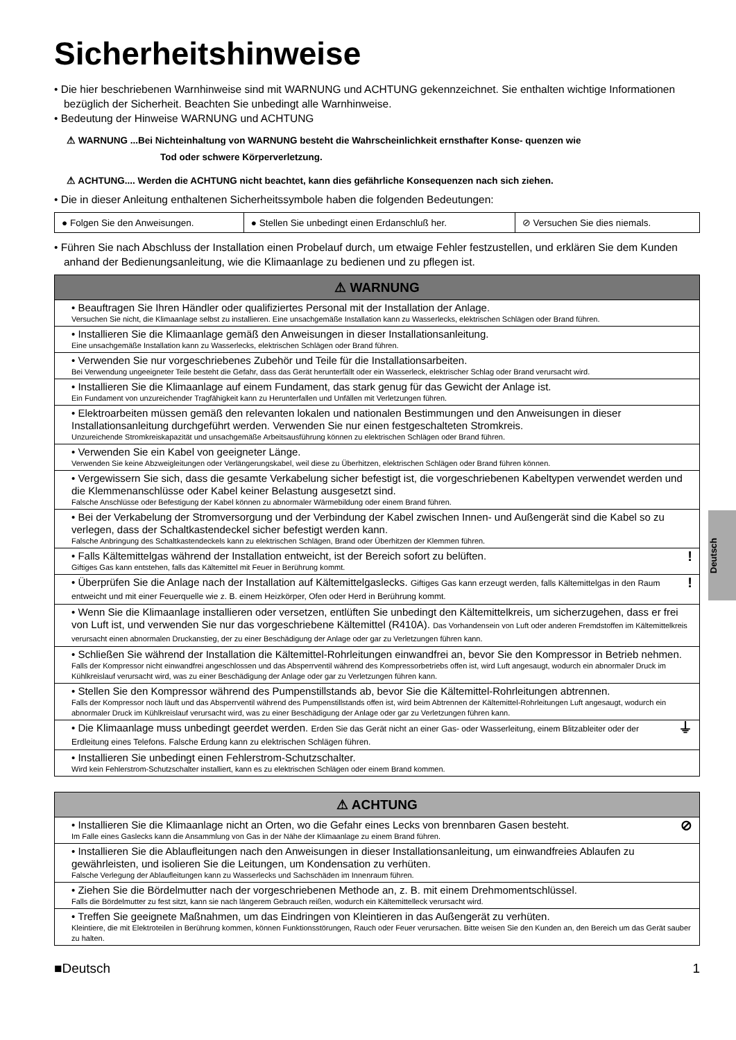Sicherheitshinweise
• Die hier beschriebenen Warnhinweise sind mit WARNUNG und ACHTUNG gekennzeichnet. Sie enthalten wichtige Informationen bezüglich der Sicherheit. Beachten Sie unbedingt alle Warnhinweise.
• Bedeutung der Hinweise WARNUNG und ACHTUNG
⚠ WARNUNG ...Bei Nichteinhaltung von WARNUNG besteht die Wahrscheinlichkeit ernsthafter Konse- quenzen wie
Tod oder schwere Körperverletzung.
⚠ ACHTUNG.... Werden die ACHTUNG nicht beachtet, kann dies gefährliche Konsequenzen nach sich ziehen.
• Die in dieser Anleitung enthaltenen Sicherheitssymbole haben die folgenden Bedeutungen:
| ● Folgen Sie den Anweisungen. | ● Stellen Sie unbedingt einen Erdanschluß her. | ⊘ Versuchen Sie dies niemals. |
• Führen Sie nach Abschluss der Installation einen Probelauf durch, um etwaige Fehler festzustellen, und erklären Sie dem Kunden anhand der Bedienungsanleitung, wie die Klimaanlage zu bedienen und zu pflegen ist.
| ⚠ WARNUNG |
| --- |
| • Beauftragen Sie Ihren Händler oder qualifiziertes Personal mit der Installation der Anlage. Versuchen Sie nicht, die Klimaanlage selbst zu installieren. Eine unsachgemäße Installation kann zu Wasserlecks, elektrischen Schlägen oder Brand führen. |
| • Installieren Sie die Klimaanlage gemäß den Anweisungen in dieser Installationsanleitung. Eine unsachgemäße Installation kann zu Wasserlecks, elektrischen Schlägen oder Brand führen. |
| • Verwenden Sie nur vorgeschriebenes Zubehör und Teile für die Installationsarbeiten. Bei Verwendung ungeeigneter Teile besteht die Gefahr, dass das Gerät herunterfällt oder ein Wasserleck, elektrischer Schlag oder Brand verursacht wird. |
| • Installieren Sie die Klimaanlage auf einem Fundament, das stark genug für das Gewicht der Anlage ist. Ein Fundament von unzureichender Tragfähigkeit kann zu Herunterfallen und Unfällen mit Verletzungen führen. |
| • Elektroarbeiten müssen gemäß den relevanten lokalen und nationalen Bestimmungen und den Anweisungen in dieser Installationsanleitung durchgeführt werden. Verwenden Sie nur einen festgeschalteten Stromkreis. Unzureichende Stromkreiskapazität und unsachgemäße Arbeitsausführung können zu elektrischen Schlägen oder Brand führen. |
| • Verwenden Sie ein Kabel von geeigneter Länge. Verwenden Sie keine Abzweigleitungen oder Verlängerungskabel, weil diese zu Überhitzen, elektrischen Schlägen oder Brand führen können. |
| • Vergewissern Sie sich, dass die gesamte Verkabelung sicher befestigt ist, die vorgeschriebenen Kabeltypen verwendet werden und die Klemmenanschlüsse oder Kabel keiner Belastung ausgesetzt sind. Falsche Anschlüsse oder Befestigung der Kabel können zu abnormaler Wärmebildung oder einem Brand führen. |
| • Bei der Verkabelung der Stromversorgung und der Verbindung der Kabel zwischen Innen- und Außengerät sind die Kabel so zu verlegen, dass der Schaltkastendeckel sicher befestigt werden kann. Falsche Anbringung des Schaltkastendeckels kann zu elektrischen Schlägen, Brand oder Überhitzen der Klemmen führen. |
| ! • Falls Kältemittelgas während der Installation entweicht, ist der Bereich sofort zu belüften. Giftiges Gas kann entstehen, falls das Kältemittel mit Feuer in Berührung kommt. |
| ! • Überprüfen Sie die Anlage nach der Installation auf Kältemittelgaslecks. Giftiges Gas kann erzeugt werden, falls Kältemittelgas in den Raum entweicht und mit einer Feuerquelle wie z. B. einem Heizkörper, Ofen oder Herd in Berührung kommt. |
| • Wenn Sie die Klimaanlage installieren oder versetzen, entlüften Sie unbedingt den Kältemittelkreis, um sicherzugehen, dass er frei von Luft ist, und verwenden Sie nur das vorgeschriebene Kältemittel (R410A). Das Vorhandensein von Luft oder anderen Fremdstoffen im Kältemittelkreis verursacht einen abnormalen Druckanstieg, der zu einer Beschädigung der Anlage oder gar zu Verletzungen führen kann. |
| • Schließen Sie während der Installation die Kältemittel-Rohrleitungen einwandfrei an, bevor Sie den Kompressor in Betrieb nehmen. Falls der Kompressor nicht einwandfrei angeschlossen und das Absperrventil während des Kompressorbetriebs offen ist, wird Luft angesaugt, wodurch ein abnormaler Druck im Kühlkreislauf verursacht wird, was zu einer Beschädigung der Anlage oder gar zu Verletzungen führen kann. |
| • Stellen Sie den Kompressor während des Pumpenstillstands ab, bevor Sie die Kältemittel-Rohrleitungen abtrennen. Falls der Kompressor noch läuft und das Absperrventil während des Pumpenstillstands offen ist, wird beim Abtrennen der Kältemittel-Rohrleitungen Luft angesaugt, wodurch ein abnormaler Druck im Kühlkreislauf verursacht wird, was zu einer Beschädigung der Anlage oder gar zu Verletzungen führen kann. |
| ⏚ • Die Klimaanlage muss unbedingt geerdet werden. Erden Sie das Gerät nicht an einer Gas- oder Wasserleitung, einem Blitzableiter oder der Erdleitung eines Telefons. Falsche Erdung kann zu elektrischen Schlägen führen. |
| • Installieren Sie unbedingt einen Fehlerstrom-Schutzschalter. Wird kein Fehlerstrom-Schutzschalter installiert, kann es zu elektrischen Schlägen oder einem Brand kommen. |
| ⚠ ACHTUNG |
| --- |
| ⊘ • Installieren Sie die Klimaanlage nicht an Orten, wo die Gefahr eines Lecks von brennbaren Gasen besteht. Im Falle eines Gaslecks kann die Ansammlung von Gas in der Nähe der Klimaanlage zu einem Brand führen. |
| • Installieren Sie die Ablaufleitungen nach den Anweisungen in dieser Installationsanleitung, um einwandfreies Ablaufen zu gewährleisten, und isolieren Sie die Leitungen, um Kondensation zu verhüten. Falsche Verlegung der Ablaufleitungen kann zu Wasserlecks und Sachschäden im Innenraum führen. |
| • Ziehen Sie die Bördelmutter nach der vorgeschriebenen Methode an, z. B. mit einem Drehmomentschlüssel. Falls die Bördelmutter zu fest sitzt, kann sie nach längerem Gebrauch reißen, wodurch ein Kältemittelleck verursacht wird. |
| • Treffen Sie geeignete Maßnahmen, um das Eindringen von Kleintieren in das Außengerät zu verhüten. Kleintiere, die mit Elektroteilen in Berührung kommen, können Funktionsstörungen, Rauch oder Feuer verursachen. Bitte weisen Sie den Kunden an, den Bereich um das Gerät sauber zu halten. |
■Deutsch 1
Deutsch